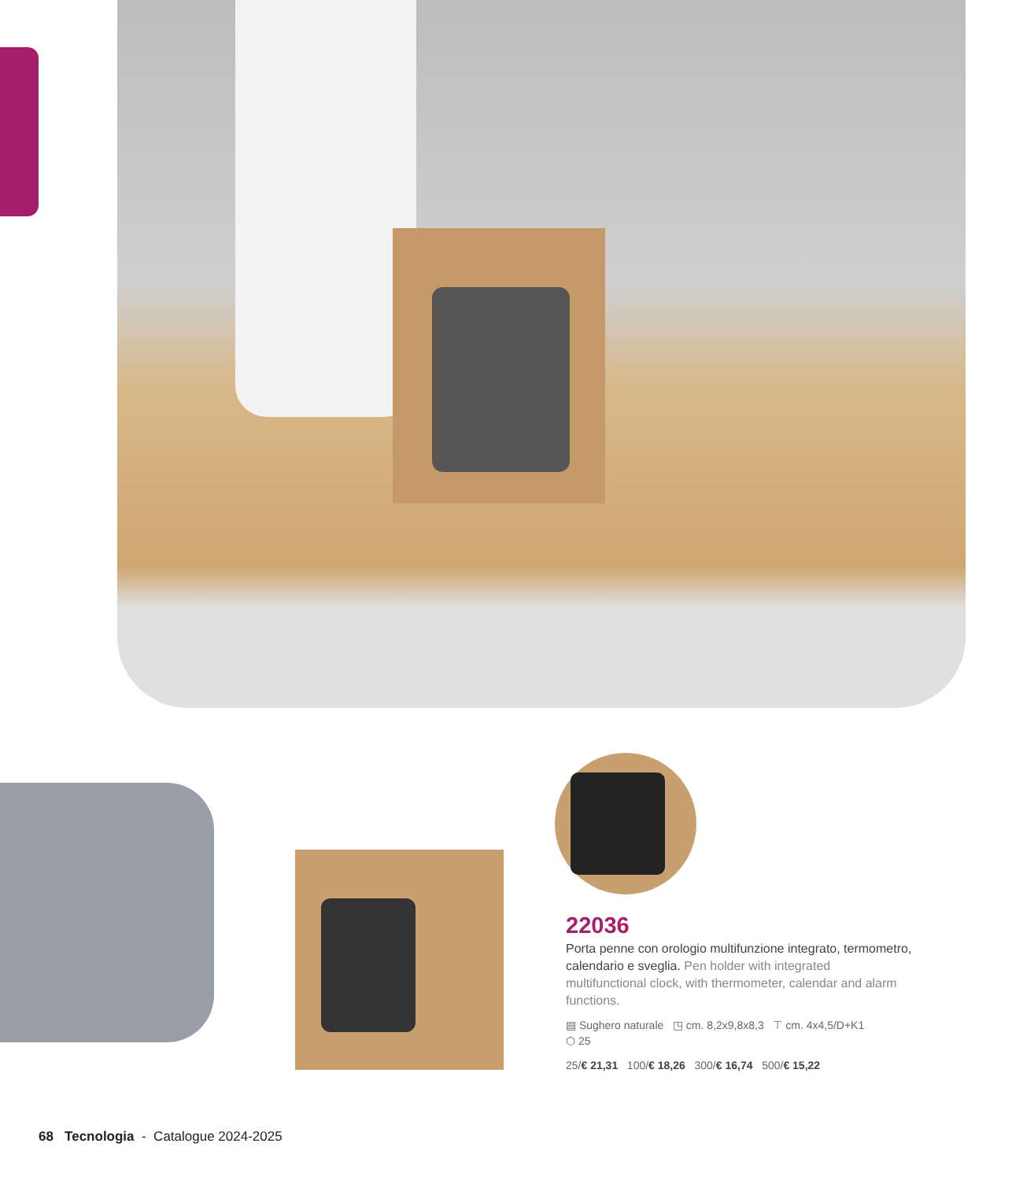22036
Porta penne con orologio multifunzione integrato, termometro, calendario e sveglia. Pen holder with integrated multifunctional clock, with thermometer, calendar and alarm functions.
▤ Sughero naturale ◳ cm. 8,2x9,8x8,3 ⊤ cm. 4x4,5/D+K1
⬡ 25
25/€ 21,31 100/€ 18,26 300/€ 16,74 500/€ 15,22
68 Tecnologia - Catalogue 2024-2025